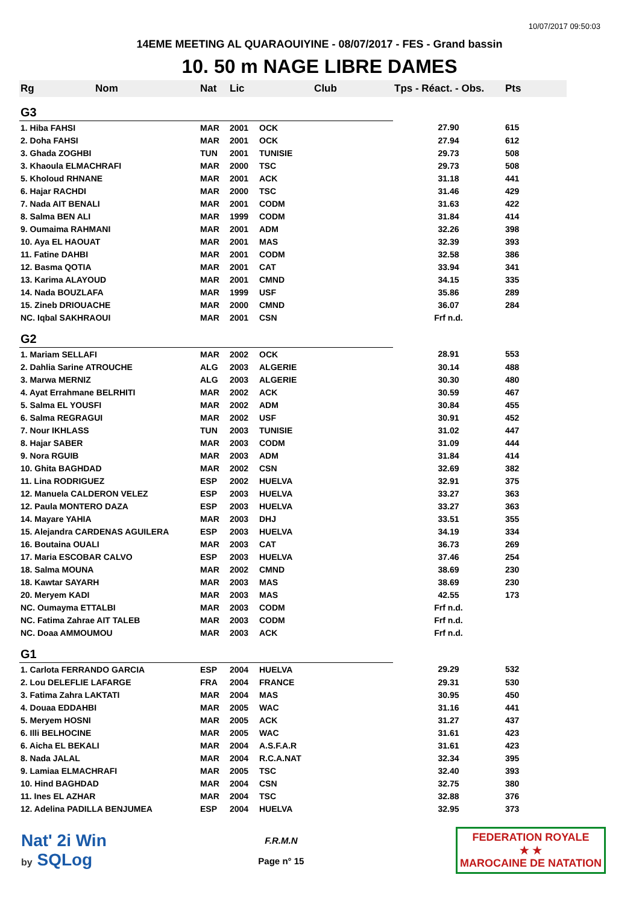10/07/2017 09:50:03
14EME MEETING AL QUARAOUIYINE - 08/07/2017 - FES - Grand bassin
10. 50 m NAGE LIBRE DAMES
| Rg | Nom | Nat | Lic | Club | Tps - Réact. - Obs. | Pts |
| --- | --- | --- | --- | --- | --- | --- |
| G3 | | | | | | |
| 1. Hiba FAHSI | | MAR | 2001 | OCK | 27.90 | 615 |
| 2. Doha FAHSI | | MAR | 2001 | OCK | 27.94 | 612 |
| 3. Ghada ZOGHBI | | TUN | 2001 | TUNISIE | 29.73 | 508 |
| 3. Khaoula ELMACHRAFI | | MAR | 2000 | TSC | 29.73 | 508 |
| 5. Kholoud RHNANE | | MAR | 2001 | ACK | 31.18 | 441 |
| 6. Hajar RACHDI | | MAR | 2000 | TSC | 31.46 | 429 |
| 7. Nada AIT BENALI | | MAR | 2001 | CODM | 31.63 | 422 |
| 8. Salma BEN ALI | | MAR | 1999 | CODM | 31.84 | 414 |
| 9. Oumaima RAHMANI | | MAR | 2001 | ADM | 32.26 | 398 |
| 10. Aya EL HAOUAT | | MAR | 2001 | MAS | 32.39 | 393 |
| 11. Fatine DAHBI | | MAR | 2001 | CODM | 32.58 | 386 |
| 12. Basma QOTIA | | MAR | 2001 | CAT | 33.94 | 341 |
| 13. Karima ALAYOUD | | MAR | 2001 | CMND | 34.15 | 335 |
| 14. Nada BOUZLAFA | | MAR | 1999 | USF | 35.86 | 289 |
| 15. Zineb DRIOUACHE | | MAR | 2000 | CMND | 36.07 | 284 |
| NC. Iqbal SAKHRAOUI | | MAR | 2001 | CSN | Frf n.d. | |
| G2 | | | | | | |
| 1. Mariam SELLAFI | | MAR | 2002 | OCK | 28.91 | 553 |
| 2. Dahlia Sarine ATROUCHE | | ALG | 2003 | ALGERIE | 30.14 | 488 |
| 3. Marwa MERNIZ | | ALG | 2003 | ALGERIE | 30.30 | 480 |
| 4. Ayat Errahmane BELRHITI | | MAR | 2002 | ACK | 30.59 | 467 |
| 5. Salma EL YOUSFI | | MAR | 2002 | ADM | 30.84 | 455 |
| 6. Salma REGRAGUI | | MAR | 2002 | USF | 30.91 | 452 |
| 7. Nour IKHLASS | | TUN | 2003 | TUNISIE | 31.02 | 447 |
| 8. Hajar SABER | | MAR | 2003 | CODM | 31.09 | 444 |
| 9. Nora RGUIB | | MAR | 2003 | ADM | 31.84 | 414 |
| 10. Ghita BAGHDAD | | MAR | 2002 | CSN | 32.69 | 382 |
| 11. Lina RODRIGUEZ | | ESP | 2002 | HUELVA | 32.91 | 375 |
| 12. Manuela CALDERON VELEZ | | ESP | 2003 | HUELVA | 33.27 | 363 |
| 12. Paula MONTERO DAZA | | ESP | 2003 | HUELVA | 33.27 | 363 |
| 14. Mayare YAHIA | | MAR | 2003 | DHJ | 33.51 | 355 |
| 15. Alejandra CARDENAS AGUILERA | | ESP | 2003 | HUELVA | 34.19 | 334 |
| 16. Boutaina OUALI | | MAR | 2003 | CAT | 36.73 | 269 |
| 17. Maria ESCOBAR CALVO | | ESP | 2003 | HUELVA | 37.46 | 254 |
| 18. Salma MOUNA | | MAR | 2002 | CMND | 38.69 | 230 |
| 18. Kawtar SAYARH | | MAR | 2003 | MAS | 38.69 | 230 |
| 20. Meryem KADI | | MAR | 2003 | MAS | 42.55 | 173 |
| NC. Oumayma ETTALBI | | MAR | 2003 | CODM | Frf n.d. | |
| NC. Fatima Zahrae AIT TALEB | | MAR | 2003 | CODM | Frf n.d. | |
| NC. Doaa AMMOUMOU | | MAR | 2003 | ACK | Frf n.d. | |
| G1 | | | | | | |
| 1. Carlota FERRANDO GARCIA | | ESP | 2004 | HUELVA | 29.29 | 532 |
| 2. Lou DELEFLIE LAFARGE | | FRA | 2004 | FRANCE | 29.31 | 530 |
| 3. Fatima Zahra LAKTATI | | MAR | 2004 | MAS | 30.95 | 450 |
| 4. Douaa EDDAHBI | | MAR | 2005 | WAC | 31.16 | 441 |
| 5. Meryem HOSNI | | MAR | 2005 | ACK | 31.27 | 437 |
| 6. Illi BELHOCINE | | MAR | 2005 | WAC | 31.61 | 423 |
| 6. Aicha EL BEKALI | | MAR | 2004 | A.S.F.A.R | 31.61 | 423 |
| 8. Nada JALAL | | MAR | 2004 | R.C.A.NAT | 32.34 | 395 |
| 9. Lamiaa ELMACHRAFI | | MAR | 2005 | TSC | 32.40 | 393 |
| 10. Hind BAGHDAD | | MAR | 2004 | CSN | 32.75 | 380 |
| 11. Ines EL AZHAR | | MAR | 2004 | TSC | 32.88 | 376 |
| 12. Adelina PADILLA BENJUMEA | | ESP | 2004 | HUELVA | 32.95 | 373 |
Nat' 2i Win
by SQLog
F.R.M.N
Page n° 15
FEDERATION ROYALE
★ ★
MAROCAINE DE NATATION